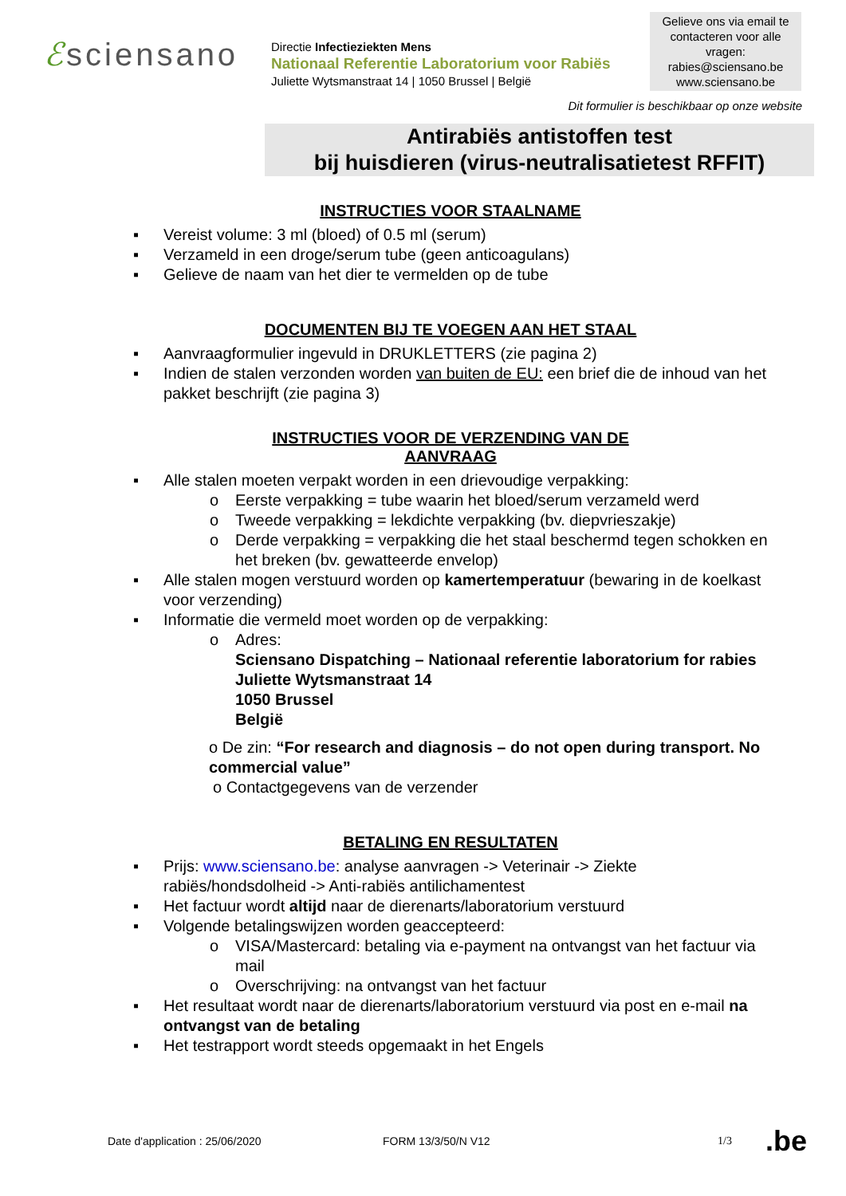ℰsciensano
Directie Infectieziekten Mens
Nationaal Referentie Laboratorium voor Rabiës
Juliette Wytsmanstraat 14 | 1050 Brussel | België
Gelieve ons via email te contacteren voor alle vragen:
rabies@sciensano.be
www.sciensano.be
Dit formulier is beschikbaar op onze website
Antirabiës antistoffen test
bij huisdieren (virus-neutralisatietest RFFIT)
INSTRUCTIES VOOR STAALNAME
Vereist volume: 3 ml (bloed) of 0.5 ml (serum)
Verzameld in een droge/serum tube (geen anticoagulans)
Gelieve de naam van het dier te vermelden op de tube
DOCUMENTEN BIJ TE VOEGEN AAN HET STAAL
Aanvraagformulier ingevuld in DRUKLETTERS (zie pagina 2)
Indien de stalen verzonden worden van buiten de EU: een brief die de inhoud van het pakket beschrijft (zie pagina 3)
INSTRUCTIES VOOR DE VERZENDING VAN DE AANVRAAG
Alle stalen moeten verpakt worden in een drievoudige verpakking:
o Eerste verpakking = tube waarin het bloed/serum verzameld werd
o Tweede verpakking = lekdichte verpakking (bv. diepvrieszakje)
o Derde verpakking = verpakking die het staal beschermd tegen schokken en het breken (bv. gewatteerde envelop)
Alle stalen mogen verstuurd worden op kamertemperatuur (bewaring in de koelkast voor verzending)
Informatie die vermeld moet worden op de verpakking:
o Adres:
Sciensano Dispatching – Nationaal referentie laboratorium for rabies
Juliette Wytsmanstraat 14
1050 Brussel
België
o De zin: “For research and diagnosis – do not open during transport. No commercial value”
o Contactgegevens van de verzender
BETALING EN RESULTATEN
Prijs: www.sciensano.be: analyse aanvragen -> Veterinair -> Ziekte rabiës/hondsdolheid -> Anti-rabiës antilichamentest
Het factuur wordt altijd naar de dierenarts/laboratorium verstuurd
Volgende betalingswijzen worden geaccepteerd:
o VISA/Mastercard: betaling via e-payment na ontvangst van het factuur via mail
o Overschrijving: na ontvangst van het factuur
Het resultaat wordt naar de dierenarts/laboratorium verstuurd via post en e-mail na ontvangst van de betaling
Het testrapport wordt steeds opgemaakt in het Engels
Date d'application : 25/06/2020 FORM 13/3/50/N V12 1/3.be